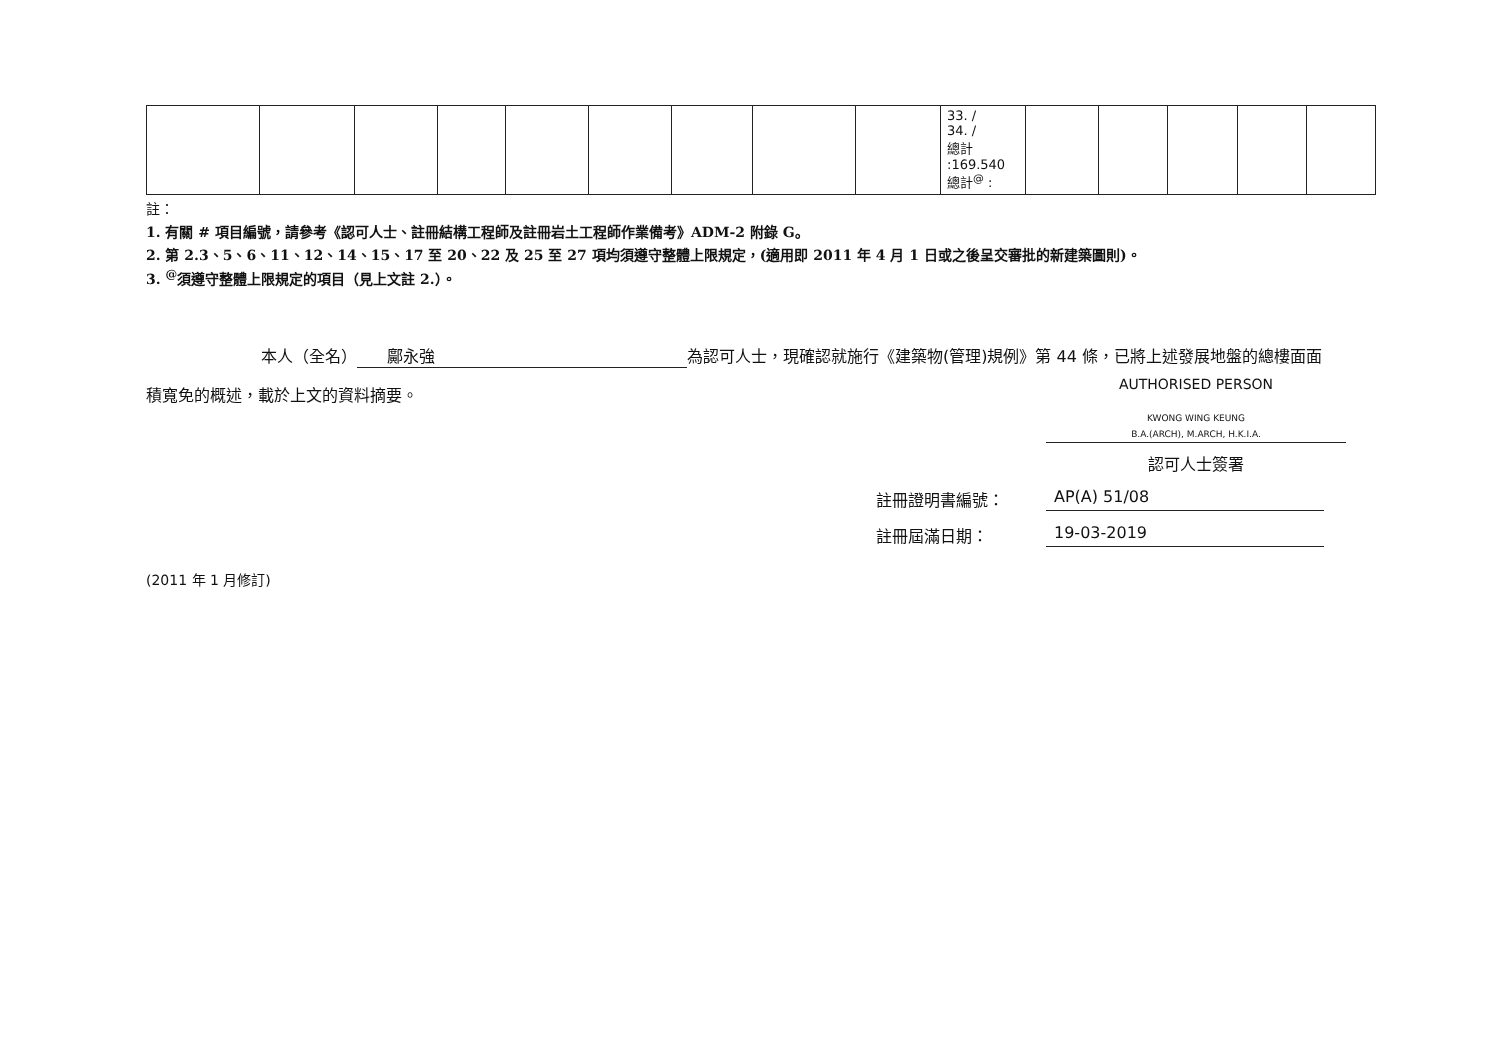| | | | | | | | | | 33. / 34. / 總計 :169.540 總計<sup>@</sup> : | | | | | |
註：
1. 有關 # 項目編號，請參考《認可人士、註冊結構工程師及註冊岩土工程師作業備考》ADM-2 附錄 G。
2. 第 2.3、5、6、11、12、14、15、17 至 20、22 及 25 至 27 項均須遵守整體上限規定，(適用即 2011 年 4 月 1 日或之後呈交審批的新建築圖則)。
3. <sup>@</sup>須遵守整體上限規定的項目（見上文註 2.）。
本人（全名） 鄺永強 為認可人士，現確認就施行《建築物(管理)規例》第 44 條，已將上述發展地盤的總樓面面
積寬免的概述，載於上文的資料摘要。
AUTHORISED PERSON
KWONG WING KEUNG
B.A.(ARCH), M.ARCH, H.K.I.A.
認可人士簽署
註冊證明書編號： AP(A) 51/08
註冊屆滿日期： 19-03-2019
(2011 年 1 月修訂)